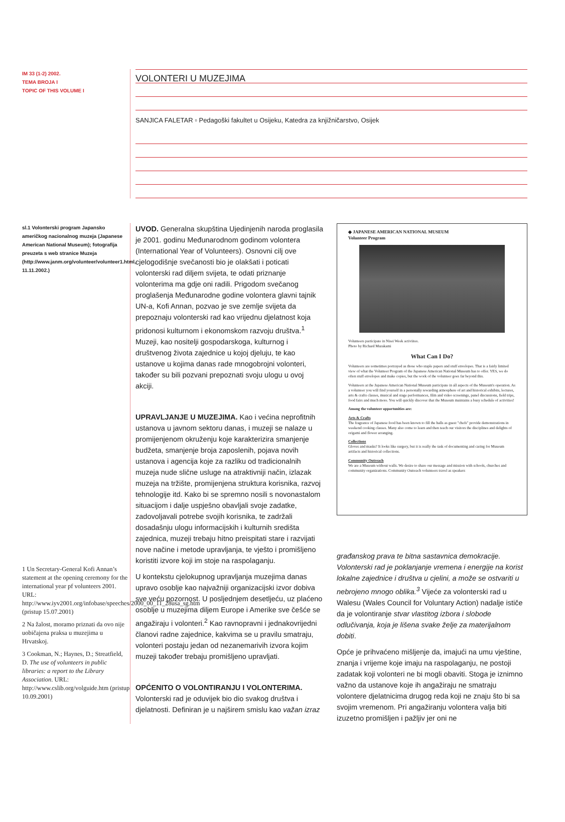IM 33 (1-2) 2002.
TEMA BROJA I
TOPIC OF THIS VOLUME I
VOLONTERI U MUZEJIMA
SANJICA FALETAR ▫ Pedagoški fakultet u Osijeku, Katedra za knjižničarstvo, Osijek
sl.1 Volonterski program Japansko američkog nacionalnog muzeja (Japanese American National Museum); fotografija preuzeta s web stranice Muzeja (http://www.janm.org/volunteer/volunteer1.html, 11.11.2002.)
1 Un Secretary-General Kofi Annan’s statement at the opening ceremony for the international year pf volunteers 2001. URL: http://www.iyv2001.org/infobase/speeches/2000_00_11_28usa_sg.htm (pristup 15.07.2001)
2 Na žalost, moramo priznati da ovo nije uobičajena praksa u muzejima u Hrvatskoj.
3 Cookman, N.; Haynes, D.; Streatfield, D. The use of volunteers in public libraries: a report to the Library Association. URL: http://www.cslib.org/volguide.htm (pristup 10.09.2001)
UVOD. Generalna skupština Ujedinjenih naroda proglasila je 2001. godinu Međunarodnom godinom volontera (International Year of Volunteers). Osnovni cilj ove cjelogodišnje svečanosti bio je olakšati i poticati volonterski rad diljem svijeta, te odati priznanje volonterima ma gdje oni radili. Prigodom svečanog proglašenja Međunarodne godine volontera glavni tajnik UN-a, Kofi Annan, pozvao je sve zemlje svijeta da prepoznaju volonterski rad kao vrijednu djelatnost koja pridonosi kulturnom i ekonomskom razvoju društva.<sup>1</sup> Muzeji, kao nositelji gospodarskoga, kulturnog i društvenog života zajednice u kojoj djeluju, te kao ustanove u kojima danas rade mnogobrojni volonteri, također su bili pozvani prepoznati svoju ulogu u ovoj akciji.
UPRAVLJANJE U MUZEJIMA. Kao i većina neprofitnih ustanova u javnom sektoru danas, i muzeji se nalaze u promijenjenom okruženju koje karakterizira smanjenje budžeta, smanjenje broja zaposlenih, pojava novih ustanova i agencija koje za razliku od tradicionalnih muzeja nude slične usluge na atraktivniji način, izlazak muzeja na tržište, promijenjena struktura korisnika, razvoj tehnologije itd. Kako bi se spremno nosili s novonastalom situacijom i dalje uspješno obavljali svoje zadatke, zadovoljavali potrebe svojih korisnika, te zadržali dosadašnju ulogu informacijskih i kulturnih središta zajednica, muzeji trebaju hitno preispitati stare i razvijati nove načine i metode upravljanja, te vješto i promišljeno koristiti izvore koji im stoje na raspolaganju.
U kontekstu cjelokupnog upravljanja muzejima danas upravo osoblje kao najvažniji organizacijski izvor dobiva sve veću pozornost. U posljednjem desetljeću, uz plaćeno osoblje u muzejima diljem Europe i Amerike sve češće se angažiraju i volonteri.<sup>2</sup> Kao ravnopravni i jednakovrijedni članovi radne zajednice, kakvima se u pravilu smatraju, volonteri postaju jedan od nezanemarivih izvora kojim muzeji također trebaju promišljeno upravljati.
OPĆENITO O VOLONTIRANJU I VOLONTERIMA.
Volonterski rad je oduvijek bio dio svakog društva i djelatnosti. Definiran je u najširem smislu kao važan izraz
◆ JAPANESE AMERICAN NATIONAL MUSEUM
Volunteer Program
Volunteers participate in Nisei Week activiites.
Photo by Richard Murakami
What Can I Do?
Volunteers are sometimes portrayed as those who staple papers and stuff envelopes. That is a fairly limited view of what the Volunteer Program of the Japanese American National Museum has to offer. YES, we do often stuff envelopes and make copies, but the work of the volunteer goes far beyond this.
Volunteers at the Japanese American National Museum participate in all aspects of the Museum's operation. As a volunteer you will find yourself in a personally rewarding atmosphere of art and historical exhibits, lectures, arts & crafts classes, musical and stage performances, film and video screenings, panel discussions, field trips, food fairs and much more. You will quickly discover that the Museum maintains a busy schedule of activities!
Among the volunteer opportunities are:
Arts & Crafts
The fragrance of Japanese food has been known to fill the halls as guest "chefs" provide demonstrations in weekend cooking classes. Many also come to learn and then teach our visitors the disciplines and delights of origami and flower arranging.
Collections
Gloves and masks? It looks like surgery, but it is really the task of documenting and caring for Museum artifacts and historical collections.
Community Outreach
We are a Museum without walls. We desire to share our message and mission with schools, churches and community organizations. Community Outreach volunteers travel as speakers
građanskog prava te bitna sastavnica demokracije. Volonterski rad je poklanjanje vremena i energije na korist lokalne zajednice i društva u cjelini, a može se ostvariti u nebrojeno mnogo oblika.<sup>3</sup> Vijeće za volonterski rad u Walesu (Wales Council for Voluntary Action) nadalje ističe da je volontiranje stvar vlastitog izbora i slobode odlučivanja, koja je lišena svake želje za materijalnom dobiti.
Opće je prihvaćeno mišljenje da, imajući na umu vještine, znanja i vrijeme koje imaju na raspolaganju, ne postoji zadatak koji volonteri ne bi mogli obaviti. Stoga je iznimno važno da ustanove koje ih angažiraju ne smatraju volontere djelatnicima drugog reda koji ne znaju što bi sa svojim vremenom. Pri angažiranju volontera valja biti izuzetno promišljen i pažljiv jer oni ne